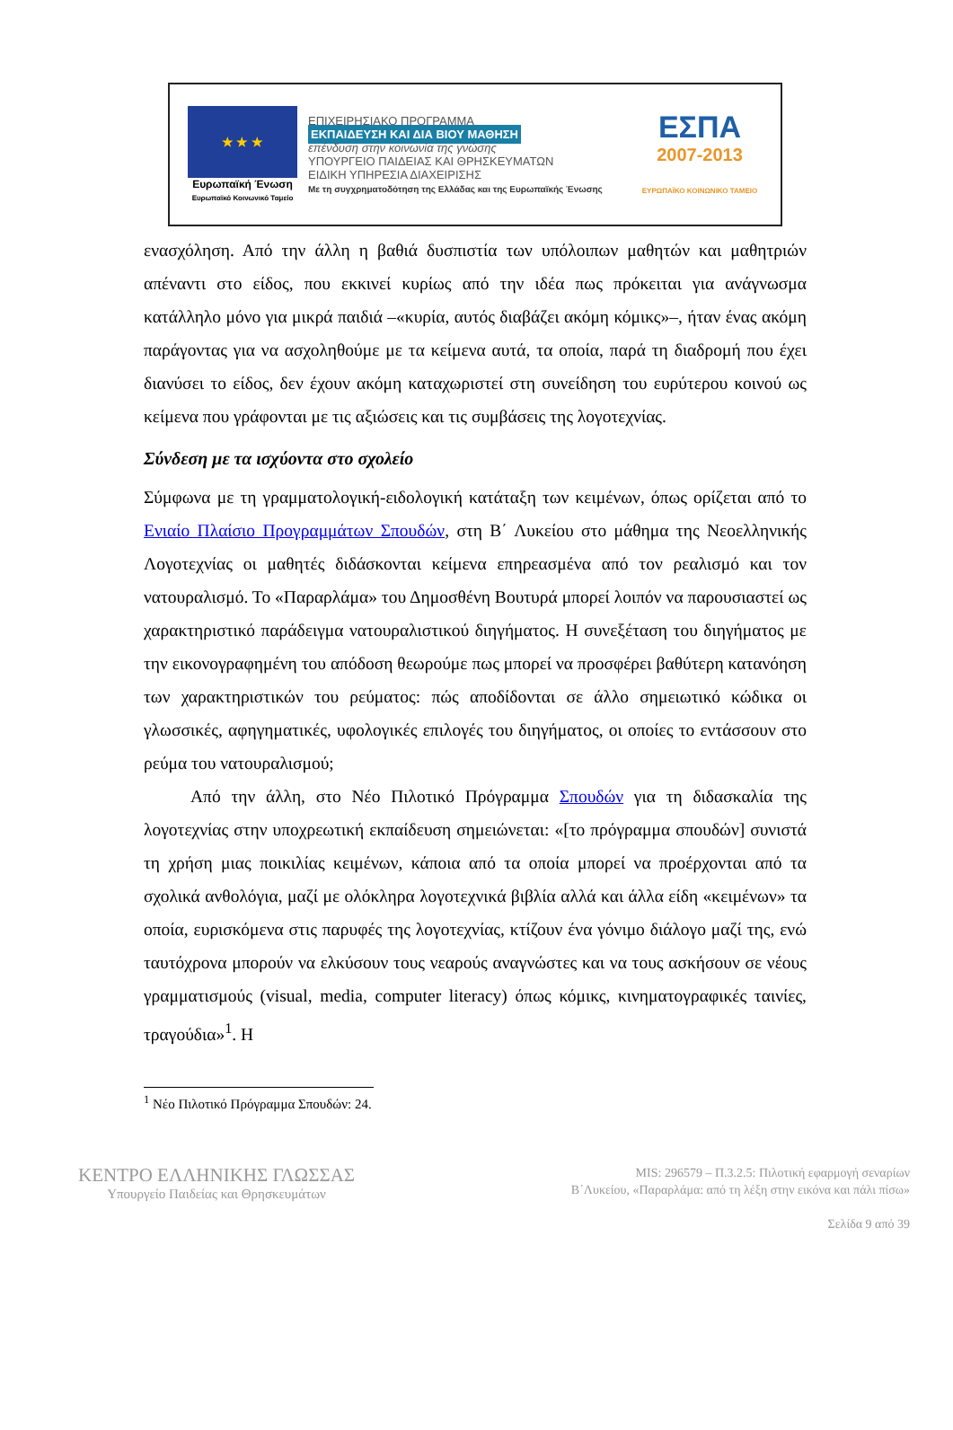★ ★ ★
Ευρωπαϊκή Ένωση
Ευρωπαϊκό Κοινωνικό Ταμείο
ΕΠΙΧΕΙΡΗΣΙΑΚΟ ΠΡΟΓΡΑΜΜΑ
ΕΚΠΑΙΔΕΥΣΗ ΚΑΙ ΔΙΑ ΒΙΟΥ ΜΑΘΗΣΗ
επένδυση στην κοινωνία της γνώσης
ΥΠΟΥΡΓΕΙΟ ΠΑΙΔΕΙΑΣ ΚΑΙ ΘΡΗΣΚΕΥΜΑΤΩΝ
ΕΙΔΙΚΗ ΥΠΗΡΕΣΙΑ ΔΙΑΧΕΙΡΙΣΗΣ
Με τη συγχρηματοδότηση της Ελλάδας και της Ευρωπαϊκής Ένωσης
ΕΣΠΑ
2007-2013
ΕΥΡΩΠΑΪΚΟ ΚΟΙΝΩΝΙΚΟ ΤΑΜΕΙΟ
ενασχόληση. Από την άλλη η βαθιά δυσπιστία των υπόλοιπων μαθητών και μαθητριών απέναντι στο είδος, που εκκινεί κυρίως από την ιδέα πως πρόκειται για ανάγνωσμα κατάλληλο μόνο για μικρά παιδιά –«κυρία, αυτός διαβάζει ακόμη κόμικς»–, ήταν ένας ακόμη παράγοντας για να ασχοληθούμε με τα κείμενα αυτά, τα οποία, παρά τη διαδρομή που έχει διανύσει το είδος, δεν έχουν ακόμη καταχωριστεί στη συνείδηση του ευρύτερου κοινού ως κείμενα που γράφονται με τις αξιώσεις και τις συμβάσεις της λογοτεχνίας.
Σύνδεση με τα ισχύοντα στο σχολείο
Σύμφωνα με τη γραμματολογική-ειδολογική κατάταξη των κειμένων, όπως ορίζεται από το Ενιαίο Πλαίσιο Προγραμμάτων Σπουδών, στη Β΄ Λυκείου στο μάθημα της Νεοελληνικής Λογοτεχνίας οι μαθητές διδάσκονται κείμενα επηρεασμένα από τον ρεαλισμό και τον νατουραλισμό. Το «Παραρλάμα» του Δημοσθένη Βουτυρά μπορεί λοιπόν να παρουσιαστεί ως χαρακτηριστικό παράδειγμα νατουραλιστικού διηγήματος. Η συνεξέταση του διηγήματος με την εικονογραφημένη του απόδοση θεωρούμε πως μπορεί να προσφέρει βαθύτερη κατανόηση των χαρακτηριστικών του ρεύματος: πώς αποδίδονται σε άλλο σημειωτικό κώδικα οι γλωσσικές, αφηγηματικές, υφολογικές επιλογές του διηγήματος, οι οποίες το εντάσσουν στο ρεύμα του νατουραλισμού;
Από την άλλη, στο Νέο Πιλοτικό Πρόγραμμα Σπουδών για τη διδασκαλία της λογοτεχνίας στην υποχρεωτική εκπαίδευση σημειώνεται: «[το πρόγραμμα σπουδών] συνιστά τη χρήση μιας ποικιλίας κειμένων, κάποια από τα οποία μπορεί να προέρχονται από τα σχολικά ανθολόγια, μαζί με ολόκληρα λογοτεχνικά βιβλία αλλά και άλλα είδη «κειμένων» τα οποία, ευρισκόμενα στις παρυφές της λογοτεχνίας, κτίζουν ένα γόνιμο διάλογο μαζί της, ενώ ταυτόχρονα μπορούν να ελκύσουν τους νεαρούς αναγνώστες και να τους ασκήσουν σε νέους γραμματισμούς (visual, media, computer literacy) όπως κόμικς, κινηματογραφικές ταινίες, τραγούδια»<sup>1</sup>. Η
<sup>1</sup> Νέο Πιλοτικό Πρόγραμμα Σπουδών: 24.
ΚΕΝΤΡΟ ΕΛΛΗΝΙΚΗΣ ΓΛΩΣΣΑΣ
Υπουργείο Παιδείας και Θρησκευμάτων
MIS: 296579 – Π.3.2.5: Πιλοτική εφαρμογή σεναρίων
Β΄Λυκείου, «Παραρλάμα: από τη λέξη στην εικόνα και πάλι πίσω»
Σελίδα 9 από 39